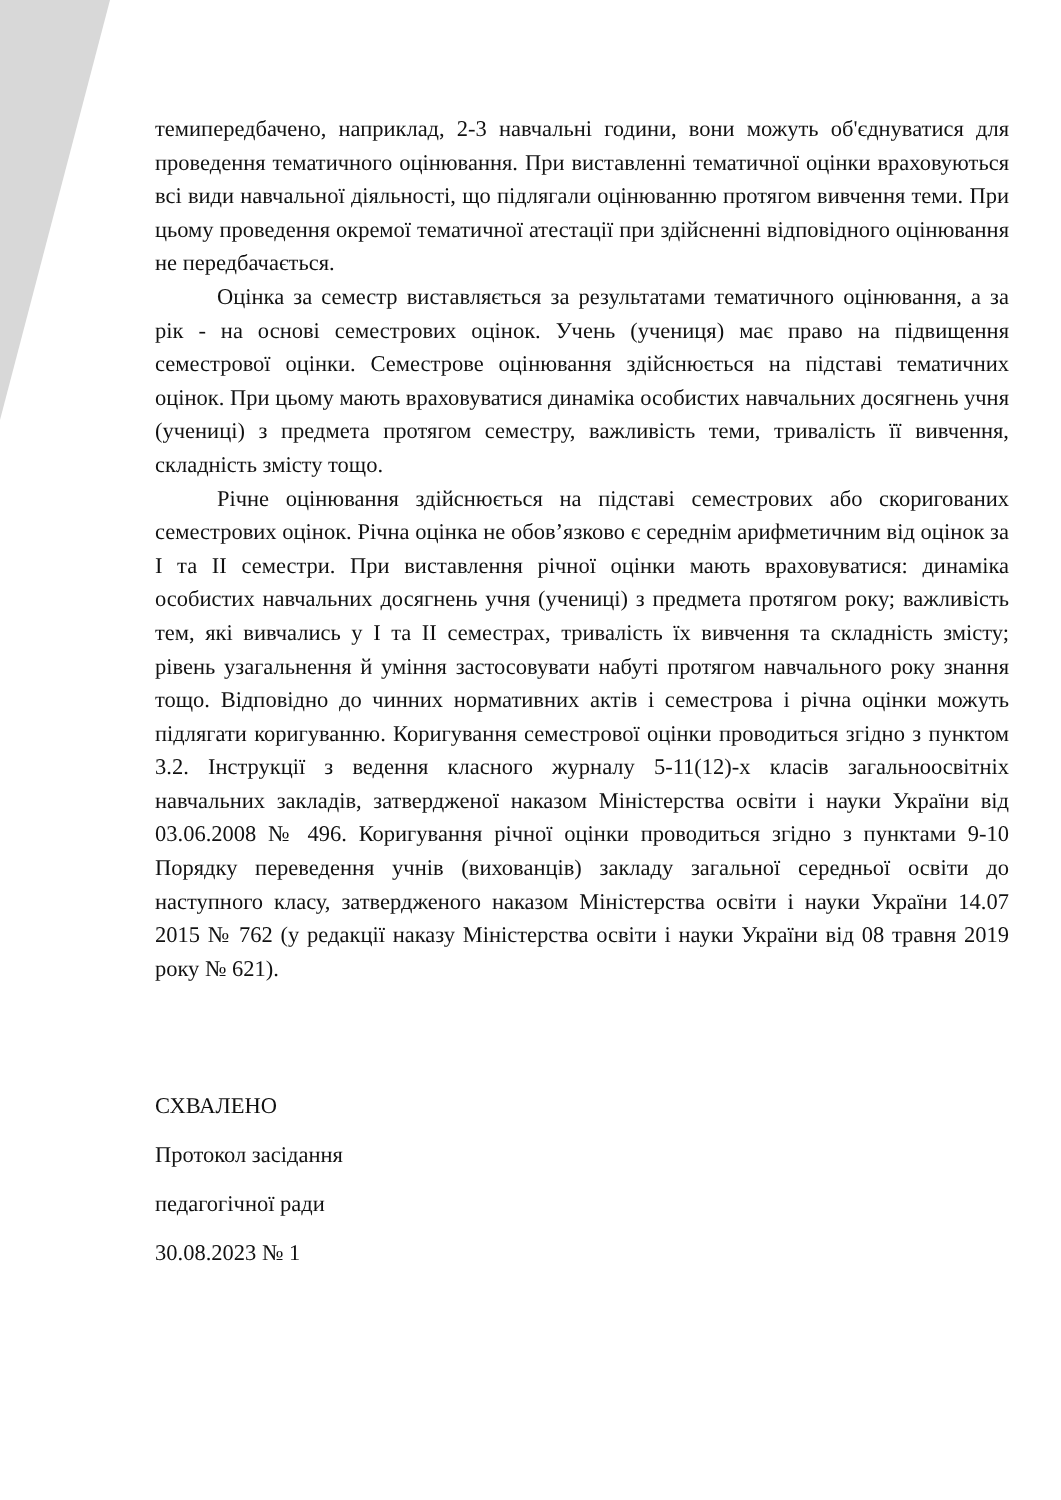темипередбачено, наприклад, 2-3 навчальні години, вони можуть об'єднуватися для проведення тематичного оцінювання. При виставленні тематичної оцінки враховуються всі види навчальної діяльності, що підлягали оцінюванню протягом вивчення теми. При цьому проведення окремої тематичної атестації при здійсненні відповідного оцінювання не передбачається.
Оцінка за семестр виставляється за результатами тематичного оцінювання, а за рік - на основі семестрових оцінок. Учень (учениця) має право на підвищення семестрової оцінки. Семестрове оцінювання здійснюється на підставі тематичних оцінок. При цьому мають враховуватися динаміка особистих навчальних досягнень учня (учениці) з предмета протягом семестру, важливість теми, тривалість її вивчення, складність змісту тощо.
Річне оцінювання здійснюється на підставі семестрових або скоригованих семестрових оцінок. Річна оцінка не обов’язково є середнім арифметичним від оцінок за I та II семестри. При виставлення річної оцінки мають враховуватися: динаміка особистих навчальних досягнень учня (учениці) з предмета протягом року; важливість тем, які вивчались у I та II семестрах, тривалість їх вивчення та складність змісту; рівень узагальнення й уміння застосовувати набуті протягом навчального року знання тощо. Відповідно до чинних нормативних актів і семестрова і річна оцінки можуть підлягати коригуванню. Коригування семестрової оцінки проводиться згідно з пунктом 3.2. Інструкції з ведення класного журналу 5-11(12)-х класів загальноосвітніх навчальних закладів, затвердженої наказом Міністерства освіти і науки України від 03.06.2008 № 496. Коригування річної оцінки проводиться згідно з пунктами 9-10 Порядку переведення учнів (вихованців) закладу загальної середньої освіти до наступного класу, затвердженого наказом Міністерства освіти і науки України 14.07 2015 № 762 (у редакції наказу Міністерства освіти і науки України від 08 травня 2019 року № 621).
СХВАЛЕНО
Протокол засідання
педагогічної ради
30.08.2023 № 1